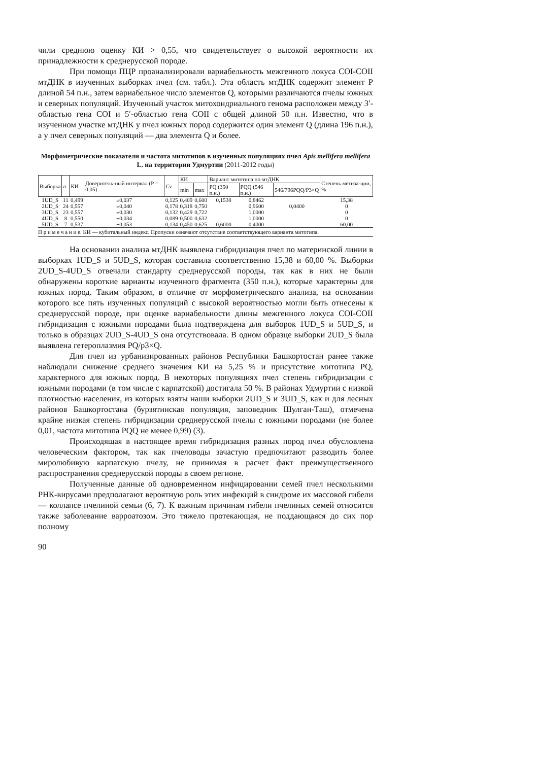чили среднюю оценку КИ > 0,55, что свидетельствует о высокой вероятности их принадлежности к среднерусской породе.
При помощи ПЦР проанализировали вариабельность межгенного локуса COI-COII мтДНК в изученных выборках пчел (см. табл.). Эта область мтДНК содержит элемент P длиной 54 п.н., затем вариабельное число элементов Q, которыми различаются пчелы южных и северных популяций. Изученный участок митохондриального генома расположен между 3′-областью гена COI и 5′-областью гена COII с общей длиной 50 п.н. Известно, что в изученном участке мтДНК у пчел южных пород содержится один элемент Q (длина 196 п.н.), а у пчел северных популяций — два элемента Q и более.
Морфометрические показатели и частота митотипов в изученных популяциях пчел Apis mellifera mellifera L. на территории Удмуртии (2011-2012 годы)
| Выборка | n | КИ | Доверитель-ный интервал (P = 0,05) | Cv | КИ | | Вариант митотипа по мтДНК | | | Степень метиза-ции, % |
| --- | --- | --- | --- | --- | --- | --- | --- | --- | --- | --- |
| | | | | | min | max | PQ (350 п.н.) | PQQ (546 п.н.) | 546/796PQQ/P3×Q | |
| 1UD_S | 11 | 0,499 | ±0,037 | 0,125 | 0,409 | 0,600 | 0,1538 | 0,8462 | | 15,38 |
| 2UD_S | 24 | 0,557 | ±0,040 | 0,178 | 0,318 | 0,750 | | 0,9600 | 0,0400 | 0 |
| 3UD_S | 23 | 0,557 | ±0,030 | 0,132 | 0,429 | 0,722 | | 1,0000 | | 0 |
| 4UD_S | 8 | 0,550 | ±0,034 | 0,089 | 0,500 | 0,632 | | 1,0000 | | 0 |
| 5UD_S | 7 | 0,537 | ±0,053 | 0,134 | 0,450 | 0,625 | 0,6000 | 0,4000 | | 60,00 |
П р и м е ч а н и е. КИ — кубитальный индекс. Пропуски означают отсутствие соответствующего варианта митотипа.
На основании анализа мтДНК выявлена гибридизация пчел по материнской линии в выборках 1UD_S и 5UD_S, которая составила соответственно 15,38 и 60,00 %. Выборки 2UD_S-4UD_S отвечали стандарту среднерусской породы, так как в них не были обнаружены короткие варианты изученного фрагмента (350 п.н.), которые характерны для южных пород. Таким образом, в отличие от морфометрического анализа, на основании которого все пять изученных популяций с высокой вероятностью могли быть отнесены к среднерусской породе, при оценке вариабельности длины межгенного локуса COI-COII гибридизация с южными породами была подтверждена для выборок 1UD_S и 5UD_S, и только в образцах 2UD_S-4UD_S она отсутствовала. В одном образце выборки 2UD_S была выявлена гетероплазмия PQ/p3×Q.
Для пчел из урбанизированных районов Республики Башкортостан ранее также наблюдали снижение среднего значения КИ на 5,25 % и присутствие митотипа PQ, характерного для южных пород. В некоторых популяциях пчел степень гибридизации с южными породами (в том числе с карпатской) достигала 50 %. В районах Удмуртии с низкой плотностью населения, из которых взяты наши выборки 2UD_S и 3UD_S, как и для лесных районов Башкортостана (бурзятинская популяция, заповедник Шулган-Таш), отмечена крайне низкая степень гибридизации среднерусской пчелы с южными породами (не более 0,01, частота митотипа PQQ не менее 0,99) (3).
Происходящая в настоящее время гибридизация разных пород пчел обусловлена человеческим фактором, так как пчеловоды зачастую предпочитают разводить более миролюбивую карпатскую пчелу, не принимая в расчет факт преимущественного распространения среднерусской породы в своем регионе.
Полученные данные об одновременном инфицировании семей пчел несколькими РНК-вирусами предполагают вероятную роль этих инфекций в синдроме их массовой гибели — коллапсе пчелиной семьи (6, 7). К важным причинам гибели пчелиных семей относится также заболевание варроатозом. Это тяжело протекающая, не поддающаяся до сих пор полному
90